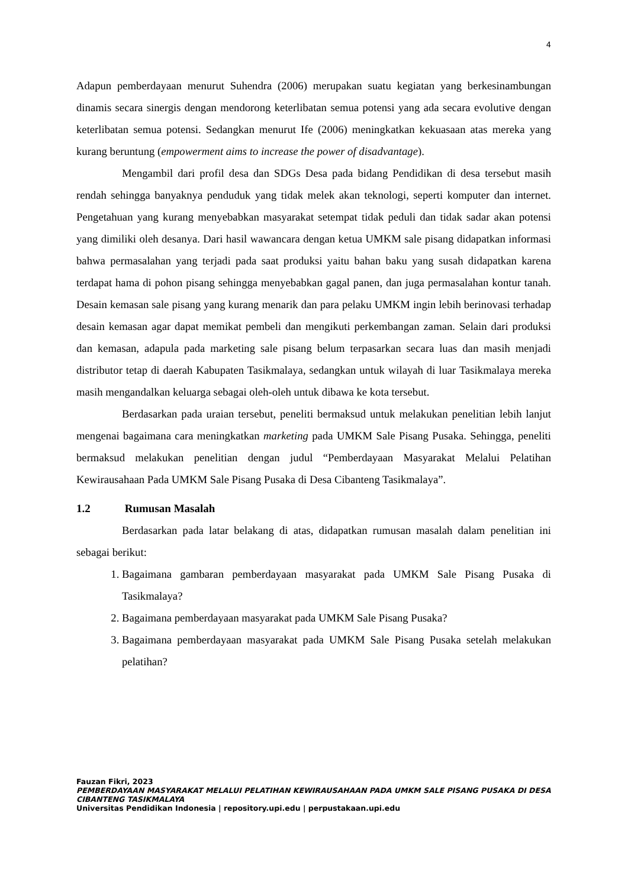4
Adapun pemberdayaan menurut Suhendra (2006) merupakan suatu kegiatan yang berkesinambungan dinamis secara sinergis dengan mendorong keterlibatan semua potensi yang ada secara evolutive dengan keterlibatan semua potensi. Sedangkan menurut Ife (2006) meningkatkan kekuasaan atas mereka yang kurang beruntung (empowerment aims to increase the power of disadvantage).
Mengambil dari profil desa dan SDGs Desa pada bidang Pendidikan di desa tersebut masih rendah sehingga banyaknya penduduk yang tidak melek akan teknologi, seperti komputer dan internet. Pengetahuan yang kurang menyebabkan masyarakat setempat tidak peduli dan tidak sadar akan potensi yang dimiliki oleh desanya. Dari hasil wawancara dengan ketua UMKM sale pisang didapatkan informasi bahwa permasalahan yang terjadi pada saat produksi yaitu bahan baku yang susah didapatkan karena terdapat hama di pohon pisang sehingga menyebabkan gagal panen, dan juga permasalahan kontur tanah. Desain kemasan sale pisang yang kurang menarik dan para pelaku UMKM ingin lebih berinovasi terhadap desain kemasan agar dapat memikat pembeli dan mengikuti perkembangan zaman. Selain dari produksi dan kemasan, adapula pada marketing sale pisang belum terpasarkan secara luas dan masih menjadi distributor tetap di daerah Kabupaten Tasikmalaya, sedangkan untuk wilayah di luar Tasikmalaya mereka masih mengandalkan keluarga sebagai oleh-oleh untuk dibawa ke kota tersebut.
Berdasarkan pada uraian tersebut, peneliti bermaksud untuk melakukan penelitian lebih lanjut mengenai bagaimana cara meningkatkan marketing pada UMKM Sale Pisang Pusaka. Sehingga, peneliti bermaksud melakukan penelitian dengan judul “Pemberdayaan Masyarakat Melalui Pelatihan Kewirausahaan Pada UMKM Sale Pisang Pusaka di Desa Cibanteng Tasikmalaya”.
1.2 Rumusan Masalah
Berdasarkan pada latar belakang di atas, didapatkan rumusan masalah dalam penelitian ini sebagai berikut:
1. Bagaimana gambaran pemberdayaan masyarakat pada UMKM Sale Pisang Pusaka di Tasikmalaya?
2. Bagaimana pemberdayaan masyarakat pada UMKM Sale Pisang Pusaka?
3. Bagaimana pemberdayaan masyarakat pada UMKM Sale Pisang Pusaka setelah melakukan pelatihan?
Fauzan Fikri, 2023
PEMBERDAYAAN MASYARAKAT MELALUI PELATIHAN KEWIRAUSAHAAN PADA UMKM SALE PISANG PUSAKA DI DESA CIBANTENG TASIKMALAYA
Universitas Pendidikan Indonesia | repository.upi.edu | perpustakaan.upi.edu